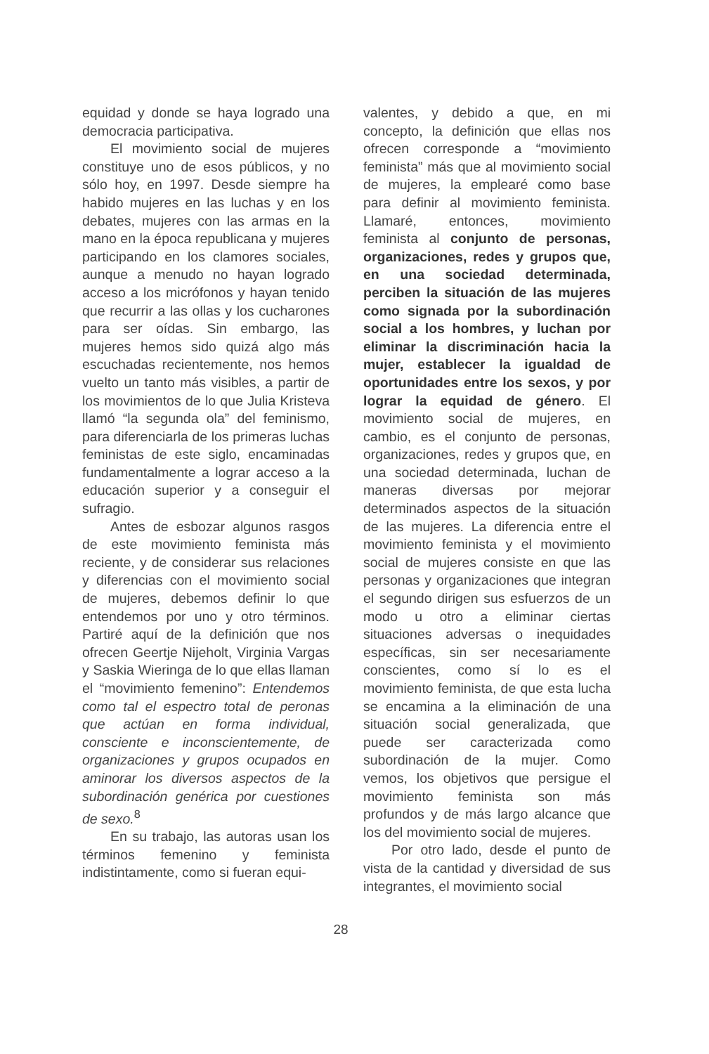equidad y donde se haya logrado una democracia participativa.
El movimiento social de mujeres constituye uno de esos públicos, y no sólo hoy, en 1997. Desde siempre ha habido mujeres en las luchas y en los debates, mujeres con las armas en la mano en la época republicana y mujeres participando en los clamores sociales, aunque a menudo no hayan logrado acceso a los micrófonos y hayan tenido que recurrir a las ollas y los cucharones para ser oídas. Sin embargo, las mujeres hemos sido quizá algo más escuchadas recientemente, nos hemos vuelto un tanto más visibles, a partir de los movimientos de lo que Julia Kristeva llamó “la segunda ola” del feminismo, para diferenciarla de los primeras luchas feministas de este siglo, encaminadas fundamentalmente a lograr acceso a la educación superior y a conseguir el sufragio.
Antes de esbozar algunos rasgos de este movimiento feminista más reciente, y de considerar sus relaciones y diferencias con el movimiento social de mujeres, debemos definir lo que entendemos por uno y otro términos. Partiré aquí de la definición que nos ofrecen Geertje Nijeholt, Virginia Vargas y Saskia Wieringa de lo que ellas llaman el “movimiento femenino”: Entendemos como tal el espectro total de peronas que actúan en forma individual, consciente e inconscientemente, de organizaciones y grupos ocupados en aminorar los diversos aspectos de la subordinación genérica por cuestiones de sexo.<sup>8</sup>
En su trabajo, las autoras usan los términos femenino y feminista indistintamente, como si fueran equi-
valentes, y debido a que, en mi concepto, la definición que ellas nos ofrecen corresponde a “movimiento feminista” más que al movimiento social de mujeres, la emplearé como base para definir al movimiento feminista. Llamaré, entonces, movimiento feminista al conjunto de personas, organizaciones, redes y grupos que, en una sociedad determinada, perciben la situación de las mujeres como signada por la subordinación social a los hombres, y luchan por eliminar la discriminación hacia la mujer, establecer la igualdad de oportunidades entre los sexos, y por lograr la equidad de género. El movimiento social de mujeres, en cambio, es el conjunto de personas, organizaciones, redes y grupos que, en una sociedad determinada, luchan de maneras diversas por mejorar determinados aspectos de la situación de las mujeres. La diferencia entre el movimiento feminista y el movimiento social de mujeres consiste en que las personas y organizaciones que integran el segundo dirigen sus esfuerzos de un modo u otro a eliminar ciertas situaciones adversas o inequidades específicas, sin ser necesariamente conscientes, como sí lo es el movimiento feminista, de que esta lucha se encamina a la eliminación de una situación social generalizada, que puede ser caracterizada como subordinación de la mujer. Como vemos, los objetivos que persigue el movimiento feminista son más profundos y de más largo alcance que los del movimiento social de mujeres.
Por otro lado, desde el punto de vista de la cantidad y diversidad de sus integrantes, el movimiento social
28